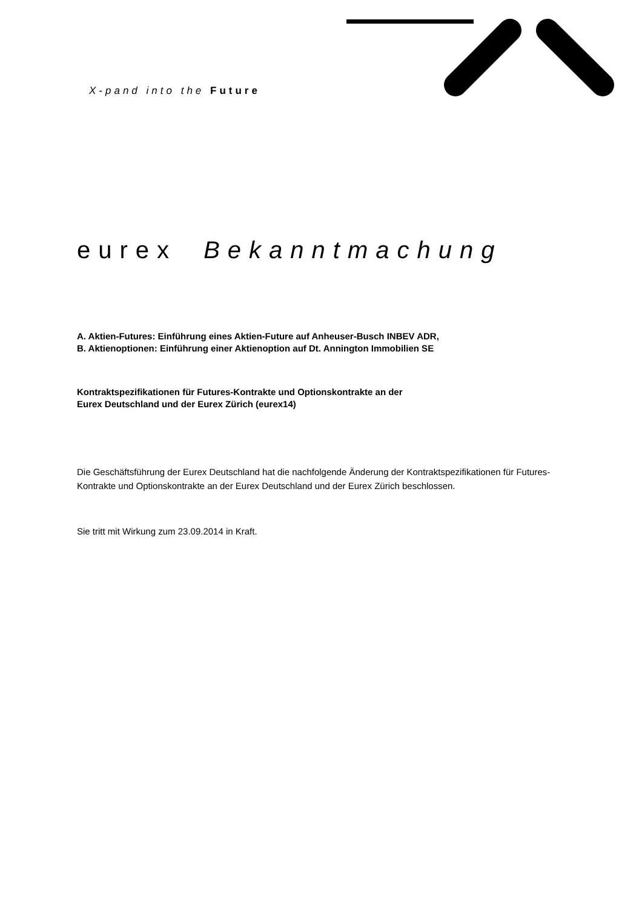X-pand into the Future
eurex Bekanntmachung
A. Aktien-Futures: Einführung eines Aktien-Future auf Anheuser-Busch INBEV ADR,
B. Aktienoptionen: Einführung einer Aktienoption auf Dt. Annington Immobilien SE
Kontraktspezifikationen für Futures-Kontrakte und Optionskontrakte an der
Eurex Deutschland und der Eurex Zürich (eurex14)
Die Geschäftsführung der Eurex Deutschland hat die nachfolgende Änderung der Kontraktspezifikationen für Futures-Kontrakte und Optionskontrakte an der Eurex Deutschland und der Eurex Zürich beschlossen.
Sie tritt mit Wirkung zum 23.09.2014 in Kraft.